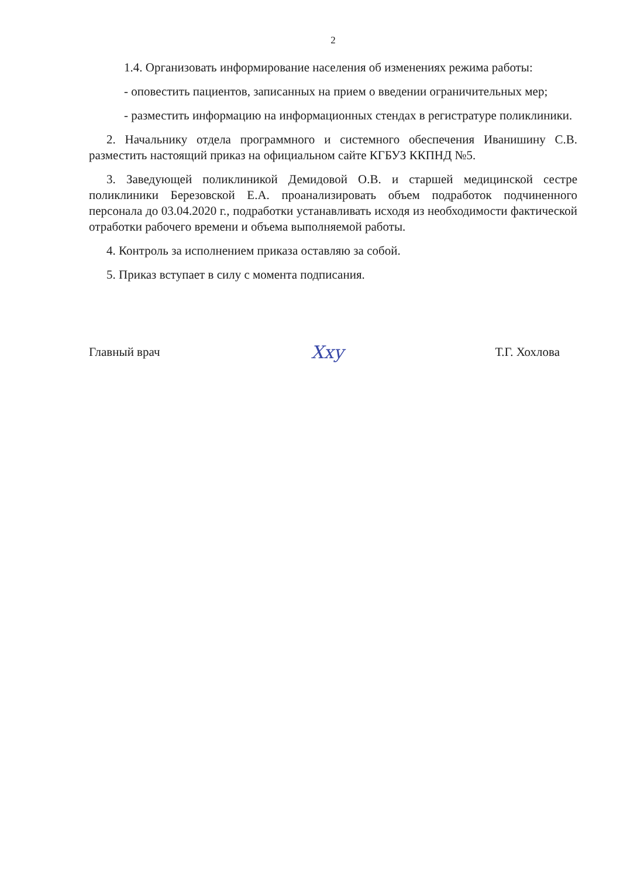2
1.4. Организовать информирование населения об изменениях режима работы:
- оповестить пациентов, записанных на прием о введении ограничительных мер;
- разместить информацию на информационных стендах в регистратуре поликлиники.
2. Начальнику отдела программного и системного обеспечения Иванишину С.В. разместить настоящий приказ на официальном сайте КГБУЗ ККПНД №5.
3. Заведующей поликлиникой Демидовой О.В. и старшей медицинской сестре поликлиники Березовской Е.А. проанализировать объем подработок подчиненного персонала до 03.04.2020 г., подработки устанавливать исходя из необходимости фактической отработки рабочего времени и объема выполняемой работы.
4. Контроль за исполнением приказа оставляю за собой.
5. Приказ вступает в силу с момента подписания.
Главный врач Хху Т.Г. Хохлова